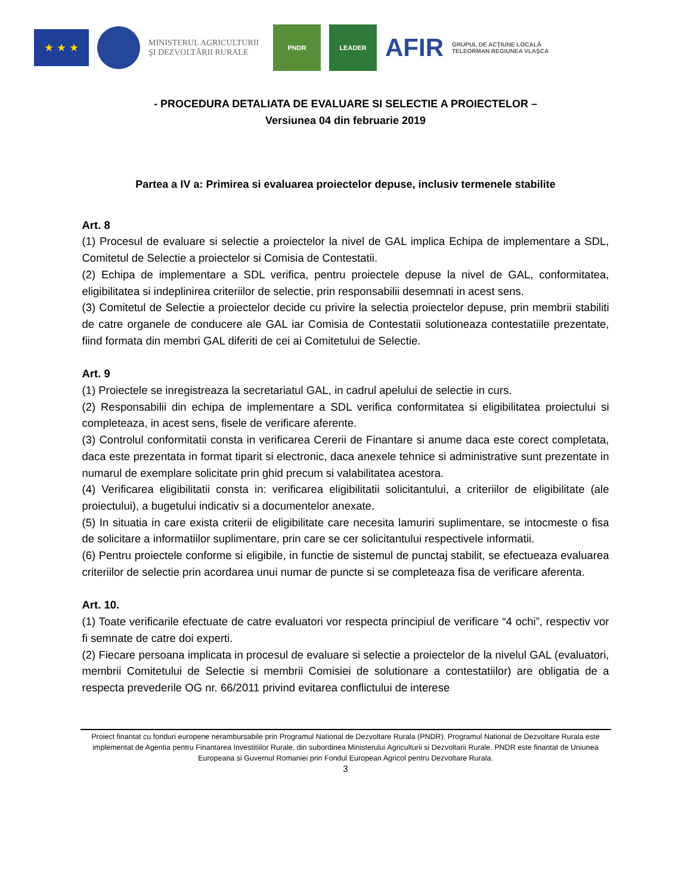★ ★ ★
MINISTERUL AGRICULTURII
ŞI DEZVOLTĂRII RURALE
PNDR LEADER
AFIR
GRUPUL DE ACŢIUNE LOCALĂ TELEORMAN REGIUNEA VLAŞCA
- PROCEDURA DETALIATA DE EVALUARE SI SELECTIE A PROIECTELOR –
Versiunea 04 din februarie 2019
Partea a IV a: Primirea si evaluarea proiectelor depuse, inclusiv termenele stabilite
Art. 8
(1) Procesul de evaluare si selectie a proiectelor la nivel de GAL implica Echipa de implementare a SDL, Comitetul de Selectie a proiectelor si Comisia de Contestatii.
(2) Echipa de implementare a SDL verifica, pentru proiectele depuse la nivel de GAL, conformitatea, eligibilitatea si indeplinirea criteriilor de selectie, prin responsabilii desemnati in acest sens.
(3) Comitetul de Selectie a proiectelor decide cu privire la selectia proiectelor depuse, prin membrii stabiliti de catre organele de conducere ale GAL iar Comisia de Contestatii solutioneaza contestatiile prezentate, fiind formata din membri GAL diferiti de cei ai Comitetului de Selectie.
Art. 9
(1) Proiectele se inregistreaza la secretariatul GAL, in cadrul apelului de selectie in curs.
(2) Responsabilii din echipa de implementare a SDL verifica conformitatea si eligibilitatea proiectului si completeaza, in acest sens, fisele de verificare aferente.
(3) Controlul conformitatii consta in verificarea Cererii de Finantare si anume daca este corect completata, daca este prezentata in format tiparit si electronic, daca anexele tehnice si administrative sunt prezentate in numarul de exemplare solicitate prin ghid precum si valabilitatea acestora.
(4) Verificarea eligibilitatii consta in: verificarea eligibilitatii solicitantului, a criteriilor de eligibilitate (ale proiectului), a bugetului indicativ si a documentelor anexate.
(5) In situatia in care exista criterii de eligibilitate care necesita lamuriri suplimentare, se intocmeste o fisa de solicitare a informatiilor suplimentare, prin care se cer solicitantului respectivele informatii.
(6) Pentru proiectele conforme si eligibile, in functie de sistemul de punctaj stabilit, se efectueaza evaluarea criteriilor de selectie prin acordarea unui numar de puncte si se completeaza fisa de verificare aferenta.
Art. 10.
(1) Toate verificarile efectuate de catre evaluatori vor respecta principiul de verificare “4 ochi”, respectiv vor fi semnate de catre doi experti.
(2) Fiecare persoana implicata in procesul de evaluare si selectie a proiectelor de la nivelul GAL (evaluatori, membrii Comitetului de Selectie si membrii Comisiei de solutionare a contestatiilor) are obligatia de a respecta prevederile OG nr. 66/2011 privind evitarea conflictului de interese
Proiect finantat cu fonduri europene nerambursabile prin Programul National de Dezvoltare Rurala (PNDR). Programul National de Dezvoltare Rurala este implementat de Agentia pentru Finantarea Investitiilor Rurale, din subordinea Ministerului Agriculturii si Dezvoltarii Rurale. PNDR este finantat de Uniunea Europeana si Guvernul Romaniei prin Fondul European Agricol pentru Dezvoltare Rurala.
3